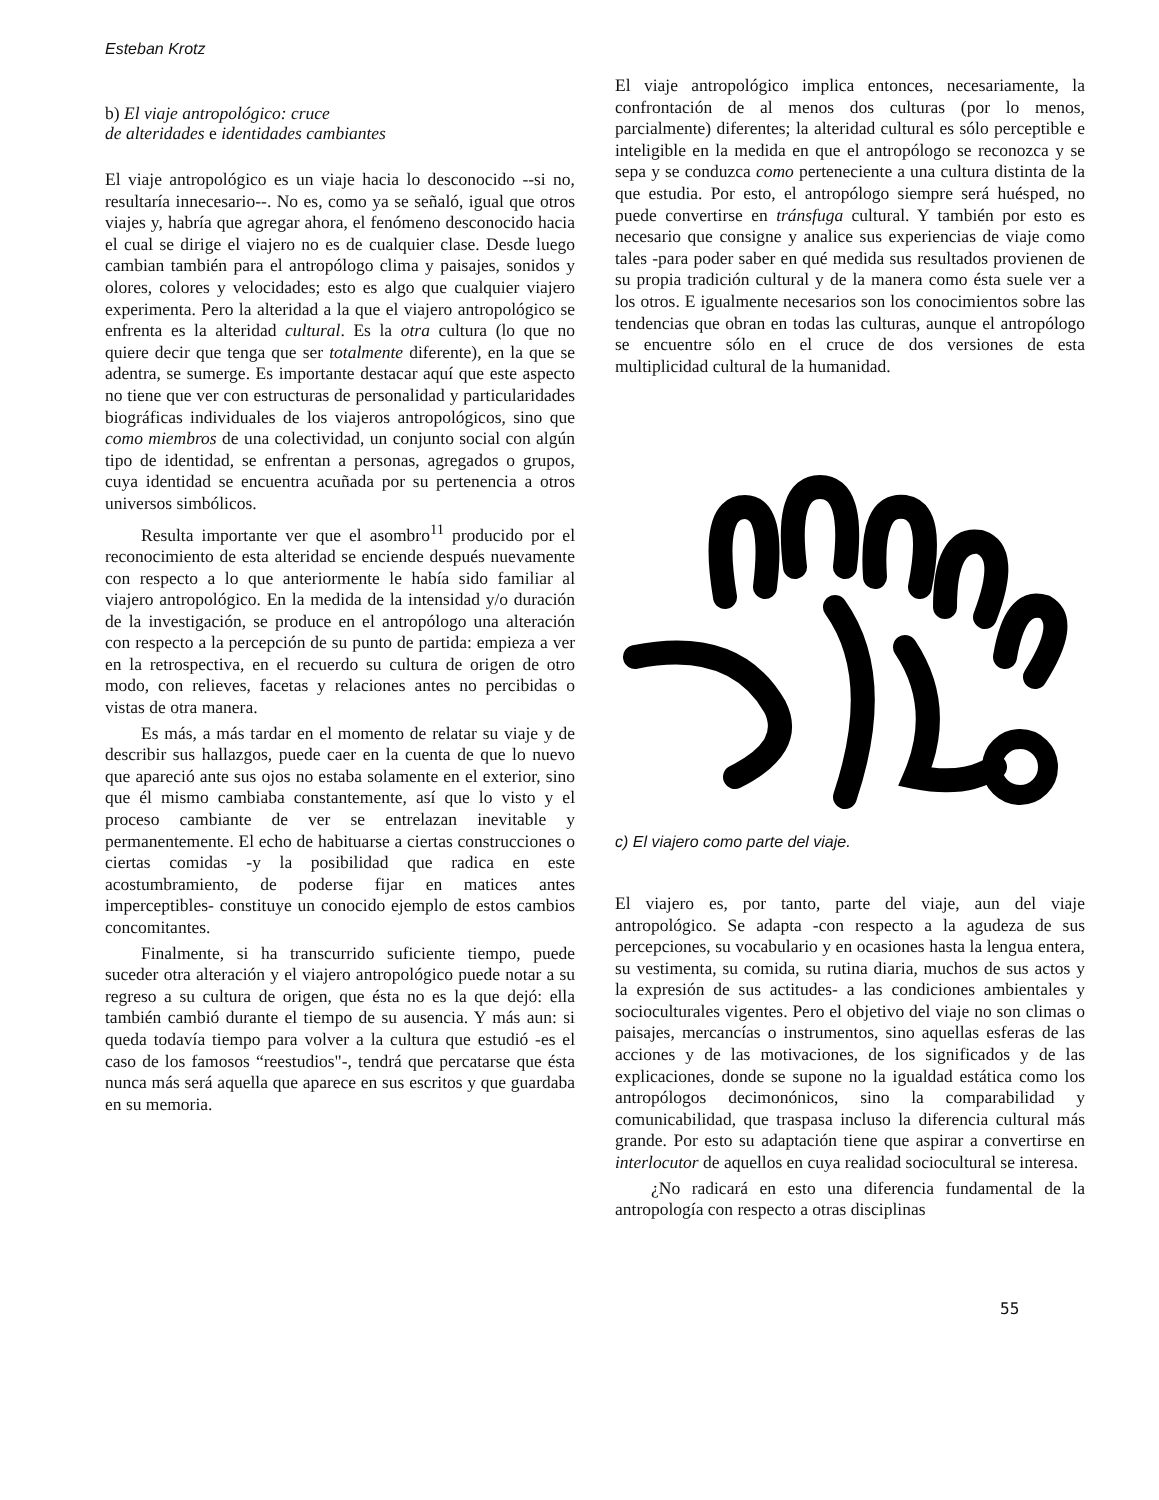Esteban Krotz
b) El viaje antropológico: cruce
de alteridades e identidades cambiantes
El viaje antropológico es un viaje hacia lo desconocido --si no, resultaría innecesario--. No es, como ya se señaló, igual que otros viajes y, habría que agregar ahora, el fenómeno desconocido hacia el cual se dirige el viajero no es de cualquier clase. Desde luego cambian también para el antropólogo clima y paisajes, sonidos y olores, colores y velocidades; esto es algo que cualquier viajero experimenta. Pero la alteridad a la que el viajero antropológico se enfrenta es la alteridad cultural. Es la otra cultura (lo que no quiere decir que tenga que ser totalmente diferente), en la que se adentra, se sumerge. Es importante destacar aquí que este aspecto no tiene que ver con estructuras de personalidad y particularidades biográficas individuales de los viajeros antropológicos, sino que como miembros de una colectividad, un conjunto social con algún tipo de identidad, se enfrentan a personas, agregados o grupos, cuya identidad se encuentra acuñada por su pertenencia a otros universos simbólicos.
Resulta importante ver que el asombro<sup>11</sup> producido por el reconocimiento de esta alteridad se enciende después nuevamente con respecto a lo que anteriormente le había sido familiar al viajero antropológico. En la medida de la intensidad y/o duración de la investigación, se produce en el antropólogo una alteración con respecto a la percepción de su punto de partida: empieza a ver en la retrospectiva, en el recuerdo su cultura de origen de otro modo, con relieves, facetas y relaciones antes no percibidas o vistas de otra manera.
Es más, a más tardar en el momento de relatar su viaje y de describir sus hallazgos, puede caer en la cuenta de que lo nuevo que apareció ante sus ojos no estaba solamente en el exterior, sino que él mismo cambiaba constantemente, así que lo visto y el proceso cambiante de ver se entrelazan inevitable y permanentemente. El echo de habituarse a ciertas construcciones o ciertas comidas -y la posibilidad que radica en este acostumbramiento, de poderse fijar en matices antes imperceptibles- constituye un conocido ejemplo de estos cambios concomitantes.
Finalmente, si ha transcurrido suficiente tiempo, puede suceder otra alteración y el viajero antropológico puede notar a su regreso a su cultura de origen, que ésta no es la que dejó: ella también cambió durante el tiempo de su ausencia. Y más aun: si queda todavía tiempo para volver a la cultura que estudió -es el caso de los famosos “reestudios"-, tendrá que percatarse que ésta nunca más será aquella que aparece en sus escritos y que guardaba en su memoria.
El viaje antropológico implica entonces, necesariamente, la confrontación de al menos dos culturas (por lo menos, parcialmente) diferentes; la alteridad cultural es sólo perceptible e inteligible en la medida en que el antropólogo se reconozca y se sepa y se conduzca como perteneciente a una cultura distinta de la que estudia. Por esto, el antropólogo siempre será huésped, no puede convertirse en tránsfuga cultural. Y también por esto es necesario que consigne y analice sus experiencias de viaje como tales -para poder saber en qué medida sus resultados provienen de su propia tradición cultural y de la manera como ésta suele ver a los otros. E igualmente necesarios son los conocimientos sobre las tendencias que obran en todas las culturas, aunque el antropólogo se encuentre sólo en el cruce de dos versiones de esta multiplicidad cultural de la humanidad.
c) El viajero como parte del viaje.
El viajero es, por tanto, parte del viaje, aun del viaje antropológico. Se adapta -con respecto a la agudeza de sus percepciones, su vocabulario y en ocasiones hasta la lengua entera, su vestimenta, su comida, su rutina diaria, muchos de sus actos y la expresión de sus actitudes- a las condiciones ambientales y socioculturales vigentes. Pero el objetivo del viaje no son climas o paisajes, mercancías o instrumentos, sino aquellas esferas de las acciones y de las motivaciones, de los significados y de las explicaciones, donde se supone no la igualdad estática como los antropólogos decimonónicos, sino la comparabilidad y comunicabilidad, que traspasa incluso la diferencia cultural más grande. Por esto su adaptación tiene que aspirar a convertirse en interlocutor de aquellos en cuya realidad sociocultural se interesa.
¿No radicará en esto una diferencia fundamental de la antropología con respecto a otras disciplinas
55